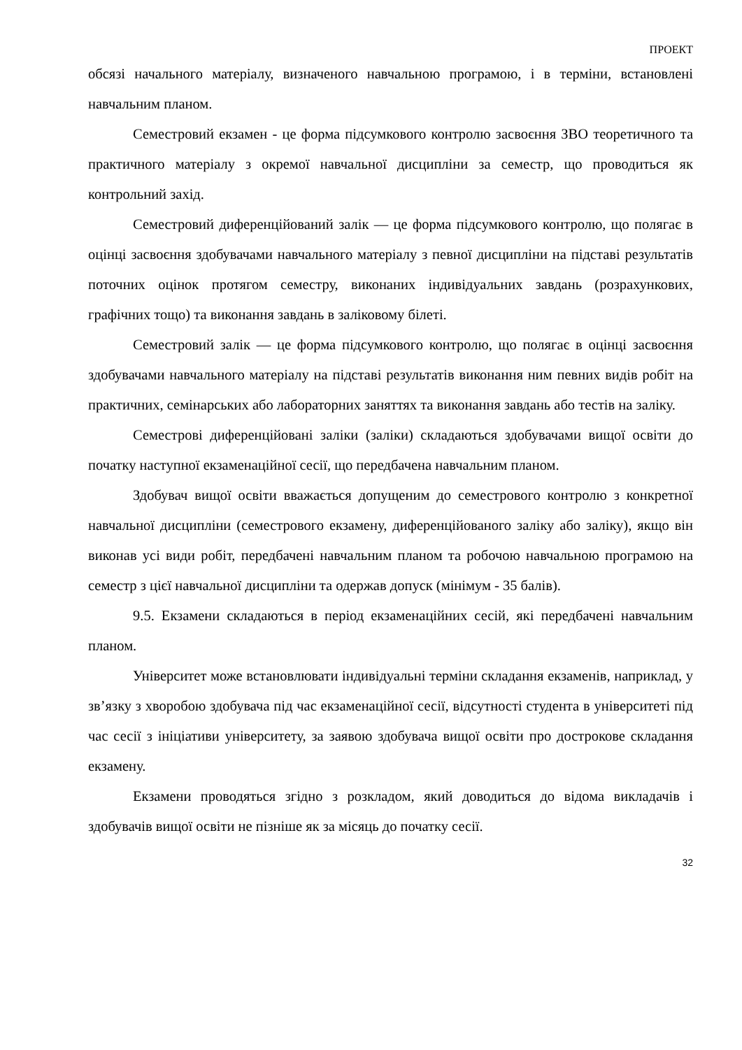ПРОЕКТ
обсязі начального матеріалу, визначеного навчальною програмою, і в терміни, встановлені навчальним планом.
Семестровий екзамен - це форма підсумкового контролю засвоєння ЗВО теоретичного та практичного матеріалу з окремої навчальної дисципліни за семестр, що проводиться як контрольний захід.
Семестровий диференційований залік — це форма підсумкового контролю, що полягає в оцінці засвоєння здобувачами навчального матеріалу з певної дисципліни на підставі результатів поточних оцінок протягом семестру, виконаних індивідуальних завдань (розрахункових, графічних тощо) та виконання завдань в заліковому білеті.
Семестровий залік — це форма підсумкового контролю, що полягає в оцінці засвоєння здобувачами навчального матеріалу на підставі результатів виконання ним певних видів робіт на практичних, семінарських або лабораторних заняттях та виконання завдань або тестів на заліку.
Семестрові диференційовані заліки (заліки) складаються здобувачами вищої освіти до початку наступної екзаменаційної сесії, що передбачена навчальним планом.
Здобувач вищої освіти вважається допущеним до семестрового контролю з конкретної навчальної дисципліни (семестрового екзамену, диференційованого заліку або заліку), якщо він виконав усі види робіт, передбачені навчальним планом та робочою навчальною програмою на семестр з цієї навчальної дисципліни та одержав допуск (мінімум - 35 балів).
9.5. Екзамени складаються в період екзаменаційних сесій, які передбачені навчальним планом.
Університет може встановлювати індивідуальні терміни складання екзаменів, наприклад, у зв’язку з хворобою здобувача під час екзаменаційної сесії, відсутності студента в університеті під час сесії з ініціативи університету, за заявою здобувача вищої освіти про дострокове складання екзамену.
Екзамени проводяться згідно з розкладом, який доводиться до відома викладачів і здобувачів вищої освіти не пізніше як за місяць до початку сесії.
32